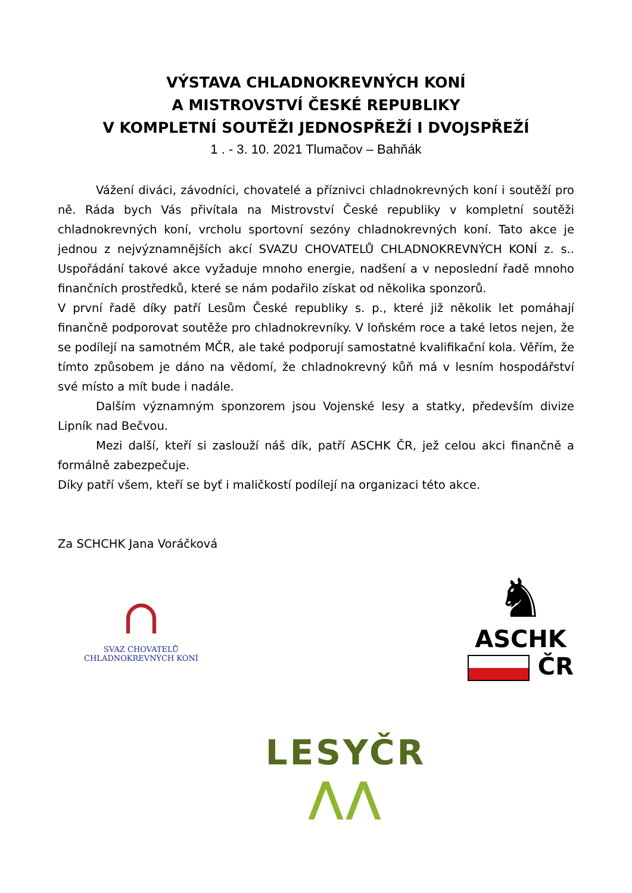VÝSTAVA CHLADNOKREVNÝCH KONÍ
A MISTROVSTVÍ ČESKÉ REPUBLIKY
V KOMPLETNÍ SOUTĚŽI JEDNOSPŘEŽÍ I DVOJSPŘEŽÍ
1 . - 3. 10. 2021 Tlumačov – Bahňák
Vážení diváci, závodníci, chovatelé a příznivci chladnokrevných koní i soutěží pro ně. Ráda bych Vás přivítala na Mistrovství České republiky v kompletní soutěži chladnokrevných koní, vrcholu sportovní sezóny chladnokrevných koní. Tato akce je jednou z nejvýznamnějších akcí SVAZU CHOVATELŮ CHLADNOKREVNÝCH KONÍ z. s.. Uspořádání takové akce vyžaduje mnoho energie, nadšení a v neposlední řadě mnoho finančních prostředků, které se nám podařilo získat od několika sponzorů.
V první řadě díky patří Lesům České republiky s. p., které již několik let pomáhají finančně podporovat soutěže pro chladnokrevníky. V loňském roce a také letos nejen, že se podílejí na samotném MČR, ale také podporují samostatné kvalifikační kola. Věřím, že tímto způsobem je dáno na vědomí, že chladnokrevný kůň má v lesním hospodářství své místo a mít bude i nadále.
Dalším významným sponzorem jsou Vojenské lesy a statky, především divize Lipník nad Bečvou.
Mezi další, kteří si zaslouží náš dík, patří ASCHK ČR, jež celou akci finančně a formálně zabezpečuje.
Díky patří všem, kteří se byť i maličkostí podílejí na organizaci této akce.
Za SCHCHK Jana Voráčková
∩
SVAZ CHOVATELŮ CHLADNOKREVNÝCH KONÍ
LESYČR
⋀⋀
♞
ASCHK
ČR